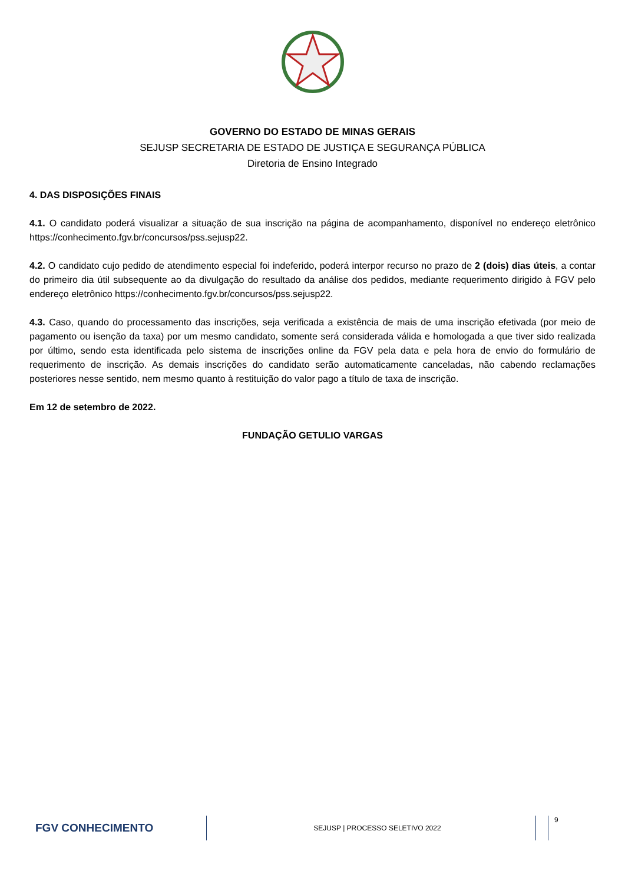GOVERNO DO ESTADO DE MINAS GERAIS
SEJUSP SECRETARIA DE ESTADO DE JUSTIÇA E SEGURANÇA PÚBLICA
Diretoria de Ensino Integrado
4. DAS DISPOSIÇÕES FINAIS
4.1. O candidato poderá visualizar a situação de sua inscrição na página de acompanhamento, disponível no endereço eletrônico https://conhecimento.fgv.br/concursos/pss.sejusp22.
4.2. O candidato cujo pedido de atendimento especial foi indeferido, poderá interpor recurso no prazo de 2 (dois) dias úteis, a contar do primeiro dia útil subsequente ao da divulgação do resultado da análise dos pedidos, mediante requerimento dirigido à FGV pelo endereço eletrônico https://conhecimento.fgv.br/concursos/pss.sejusp22.
4.3. Caso, quando do processamento das inscrições, seja verificada a existência de mais de uma inscrição efetivada (por meio de pagamento ou isenção da taxa) por um mesmo candidato, somente será considerada válida e homologada a que tiver sido realizada por último, sendo esta identificada pelo sistema de inscrições online da FGV pela data e pela hora de envio do formulário de requerimento de inscrição. As demais inscrições do candidato serão automaticamente canceladas, não cabendo reclamações posteriores nesse sentido, nem mesmo quanto à restituição do valor pago a título de taxa de inscrição.
Em 12 de setembro de 2022.
FUNDAÇÃO GETULIO VARGAS
FGV CONHECIMENTO
SEJUSP | PROCESSO SELETIVO 2022
9